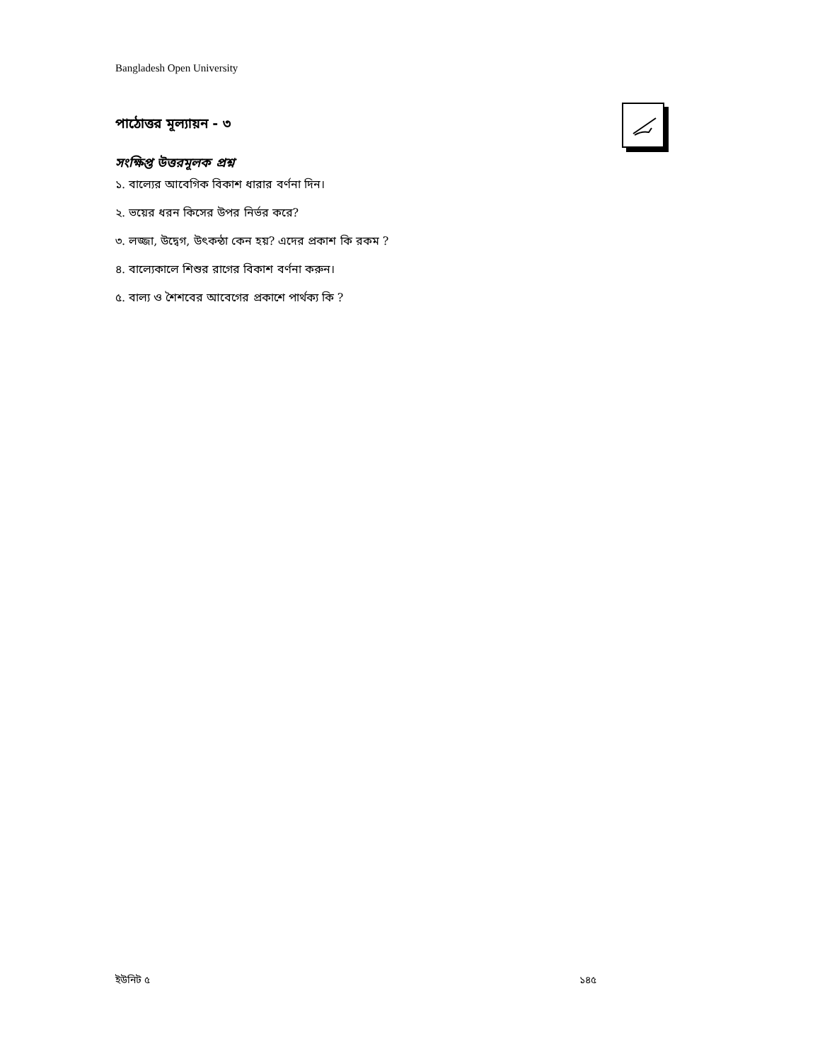Bangladesh Open University
পাঠোত্তর মূল্যায়ন - ৩
সংক্ষিপ্ত উত্তরমূলক প্রশ্ন
১. বাল্যের আবেগিক বিকাশ ধারার বর্ণনা দিন।
২. ভয়ের ধরন কিসের উপর নির্ভর করে?
৩. লজ্জা, উদ্বেগ, উৎকন্ঠা কেন হয়? এদের প্রকাশ কি রকম ?
৪. বাল্যেকালে শিশুর রাগের বিকাশ বর্ণনা করুন।
৫. বাল্য ও শৈশবের আবেগের প্রকাশে পার্থক্য কি ?
ইউনিট ৫ ১৪৫